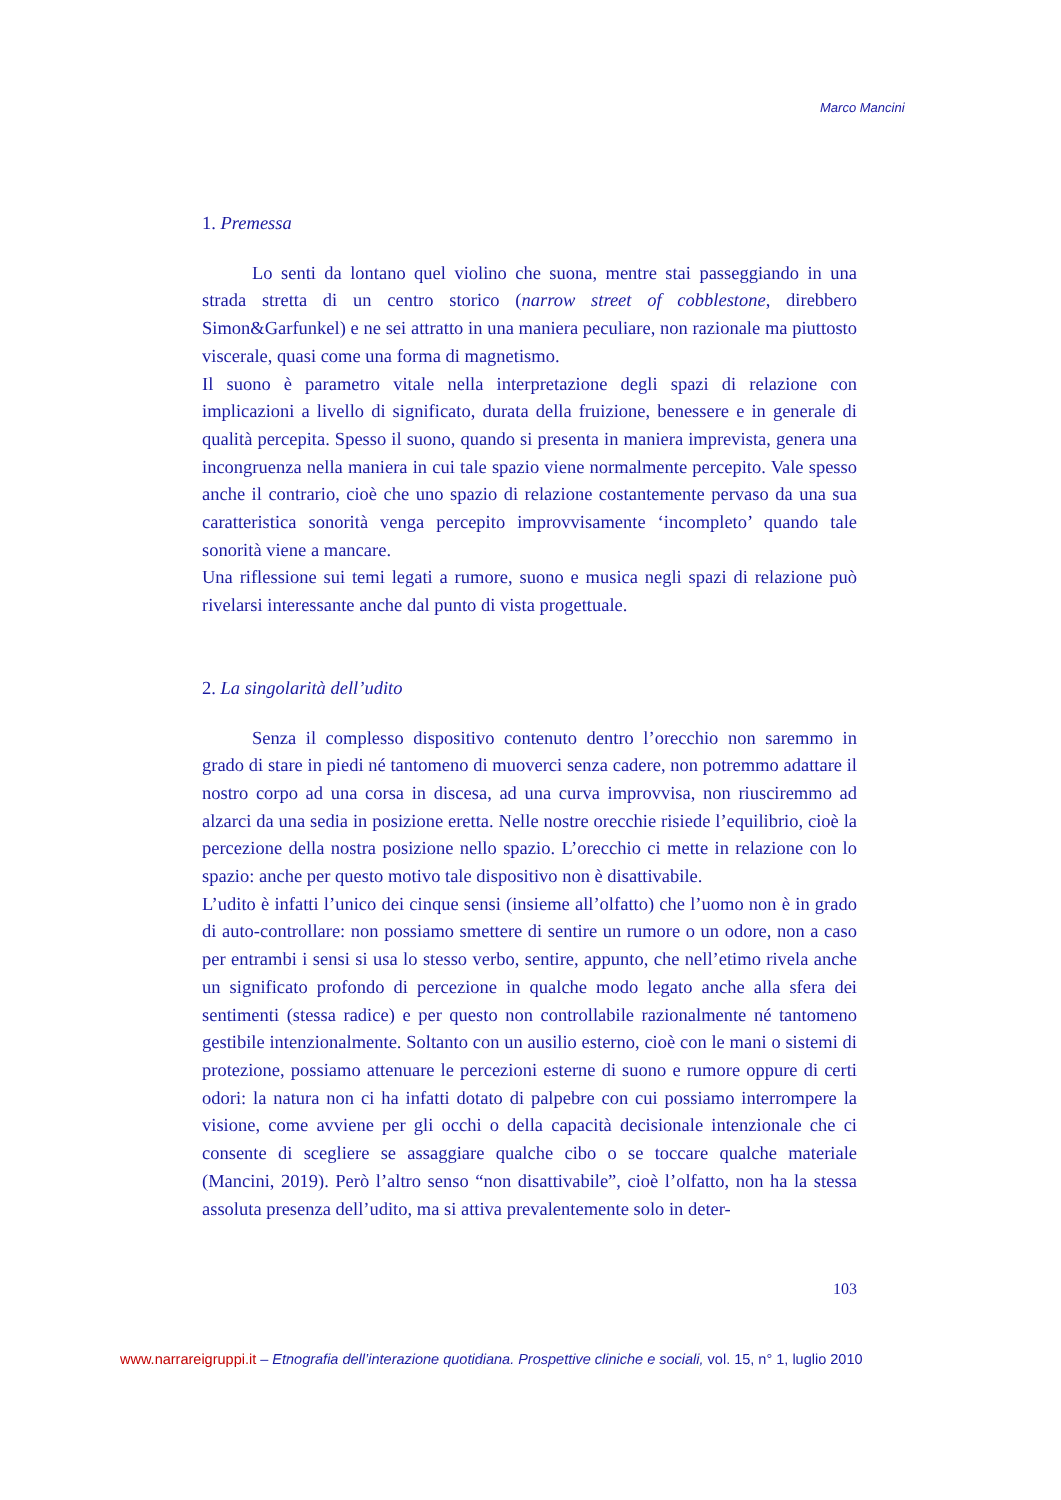Marco Mancini
1. Premessa
Lo senti da lontano quel violino che suona, mentre stai passeggiando in una strada stretta di un centro storico (narrow street of cobblestone, direbbero Simon&Garfunkel) e ne sei attratto in una maniera peculiare, non razionale ma piuttosto viscerale, quasi come una forma di magnetismo.
Il suono è parametro vitale nella interpretazione degli spazi di relazione con implicazioni a livello di significato, durata della fruizione, benessere e in generale di qualità percepita. Spesso il suono, quando si presenta in maniera imprevista, genera una incongruenza nella maniera in cui tale spazio viene normalmente percepito. Vale spesso anche il contrario, cioè che uno spazio di relazione costantemente pervaso da una sua caratteristica sonorità venga percepito improvvisamente ‘incompleto’ quando tale sonorità viene a mancare.
Una riflessione sui temi legati a rumore, suono e musica negli spazi di relazione può rivelarsi interessante anche dal punto di vista progettuale.
2. La singolarità dell’udito
Senza il complesso dispositivo contenuto dentro l’orecchio non saremmo in grado di stare in piedi né tantomeno di muoverci senza cadere, non potremmo adattare il nostro corpo ad una corsa in discesa, ad una curva improvvisa, non riusciremmo ad alzarci da una sedia in posizione eretta. Nelle nostre orecchie risiede l’equilibrio, cioè la percezione della nostra posizione nello spazio. L’orecchio ci mette in relazione con lo spazio: anche per questo motivo tale dispositivo non è disattivabile.
L’udito è infatti l’unico dei cinque sensi (insieme all’olfatto) che l’uomo non è in grado di auto-controllare: non possiamo smettere di sentire un rumore o un odore, non a caso per entrambi i sensi si usa lo stesso verbo, sentire, appunto, che nell’etimo rivela anche un significato profondo di percezione in qualche modo legato anche alla sfera dei sentimenti (stessa radice) e per questo non controllabile razionalmente né tantomeno gestibile intenzionalmente. Soltanto con un ausilio esterno, cioè con le mani o sistemi di protezione, possiamo attenuare le percezioni esterne di suono e rumore oppure di certi odori: la natura non ci ha infatti dotato di palpebre con cui possiamo interrompere la visione, come avviene per gli occhi o della capacità decisionale intenzionale che ci consente di scegliere se assaggiare qualche cibo o se toccare qualche materiale (Mancini, 2019). Però l’altro senso “non disattivabile”, cioè l’olfatto, non ha la stessa assoluta presenza dell’udito, ma si attiva prevalentemente solo in deter-
103
www.narrareigruppi.it – Etnografia dell’interazione quotidiana. Prospettive cliniche e sociali, vol. 15, n° 1, luglio 2010